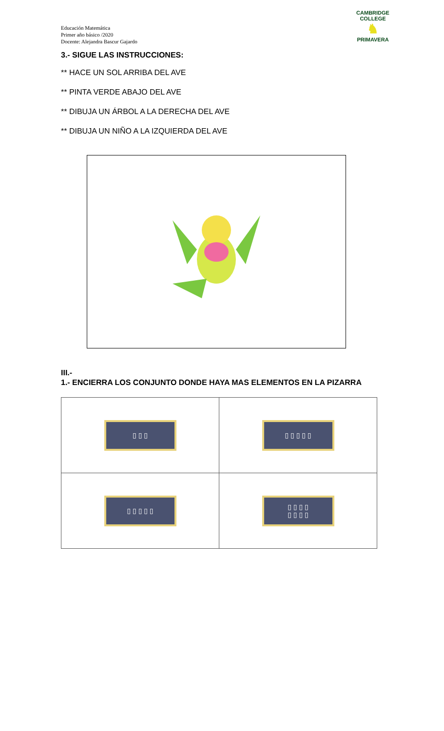CAMBRIDGE COLLEGE
♞
PRIMAVERA
Educación Matemática
Primer año básico /2020
Docente: Alejandra Bascur Gajardo
3.- SIGUE LAS INSTRUCCIONES:
** HACE UN SOL ARRIBA DEL AVE
** PINTA VERDE ABAJO DEL AVE
** DIBUJA UN ÁRBOL A LA DERECHA DEL AVE
** DIBUJA UN NIÑO A LA IZQUIERDA DEL AVE
III.-
1.- ENCIERRA LOS CONJUNTO DONDE HAYA MAS ELEMENTOS EN LA PIZARRA
▯ ▯ ▯
▯ ▯ ▯ ▯ ▯
▯ ▯ ▯ ▯ ▯
▯ ▯ ▯ ▯
▯ ▯ ▯ ▯